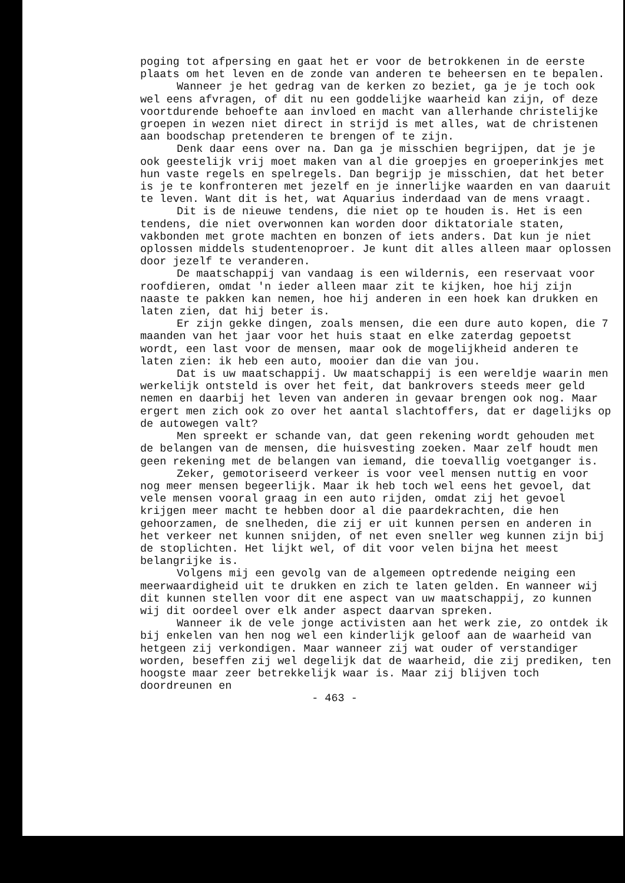poging tot afpersing en gaat het er voor de betrokkenen in de eerste plaats om het leven en de zonde van anderen te be­heersen en te bepalen.
Wanneer je het gedrag van de kerken zo beziet, ga je je toch ook wel eens afvragen, of dit nu een goddelijke waarheid kan zijn, of deze voortdurende behoefte aan invloed en macht van allerhande christelijke groepen in wezen niet direct in strijd is met alles, wat de christenen aan boodschap pretenderen te brengen of te zijn.
Denk daar eens over na. Dan ga je misschien begrijpen, dat je je ook geestelijk vrij moet maken van al die groepjes en groeperinkjes met hun vaste regels en spelregels. Dan begrijp je misschien, dat het beter is je te konfronteren met jezelf en je innerlijke waarden en van daaruit te leven. Want dit is het, wat Aquarius inderdaad van de mens vraagt.
Dit is de nieuwe tendens, die niet op te houden is. Het is een tendens, die niet overwonnen kan worden door diktatoriale staten, vakbonden met grote machten en bonzen of iets anders. Dat kun je niet oplossen middels studentenoproer. Je kunt dit alles alleen maar oplossen door jezelf te veranderen.
De maatschappij van vandaag is een wildernis, een reser­vaat voor roofdieren, omdat 'n ieder alleen maar zit te kijken, hoe hij zijn naaste te pakken kan nemen, hoe hij anderen in een hoek kan drukken en laten zien, dat hij beter is.
Er zijn gekke dingen, zoals mensen, die een dure auto kopen, die 7 maanden van het jaar voor het huis staat en elke zaterdag gepoetst wordt, een last voor de mensen, maar ook de mogelijkheid anderen te laten zien: ik heb een auto, mooier dan die van jou.
Dat is uw maatschappij. Uw maatschappij is een wereldje waarin men werkelijk ontsteld is over het feit, dat bankrovers steeds meer geld nemen en daarbij het leven van anderen in gevaar brengen ook nog. Maar ergert men zich ook zo over het aantal slachtoffers, dat er dagelijks op de autowegen valt?
Men spreekt er schande van, dat geen rekening wordt ge­houden met de belangen van de mensen, die huisvesting zoeken. Maar zelf houdt men geen rekening met de belangen van iemand, die toevallig voetganger is.
Zeker, gemotoriseerd verkeer is voor veel mensen nuttig en voor nog meer mensen begeerlijk. Maar ik heb toch wel eens het gevoel, dat vele mensen vooral graag in een auto rijden, omdat zij het gevoel krijgen meer macht te hebben door al die paardekrachten, die hen gehoorzamen, de snelheden, die zij er uit kunnen persen en anderen in het verkeer net kunnen snijden, of net even sneller weg kunnen zijn bij de stoplichten. Het lijkt wel, of dit voor velen bijna het meest belangrijke is.
Volgens mij een gevolg van de algemeen optredende neiging een meerwaardigheid uit te drukken en zich te laten gelden. En wanneer wij dit kunnen stellen voor dit ene aspect van uw maatschappij, zo kunnen wij dit oordeel over elk ander as­pect daarvan spreken.
Wanneer ik de vele jonge activisten aan het werk zie, zo ontdek ik bij enkelen van hen nog wel een kinderlijk geloof aan de waarheid van hetgeen zij verkondigen. Maar wanneer zij wat ouder of verstandiger worden, beseffen zij wel degelijk dat de waarheid, die zij prediken, ten hoogste maar zeer betrekkelijk waar is. Maar zij blijven toch doordreunen en
- 463 -